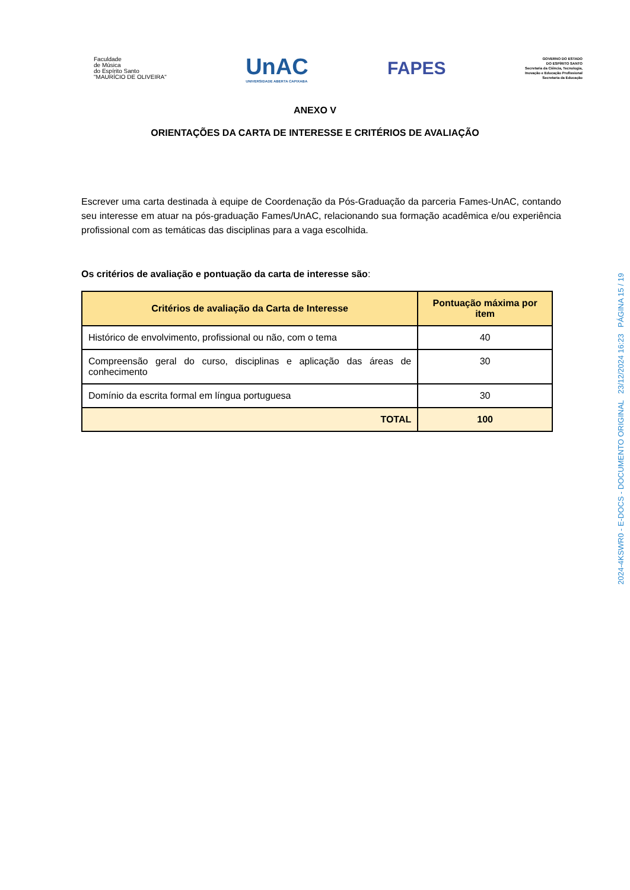Faculdade
de Música
do Espírito Santo
"MAURÍCIO DE OLIVEIRA"
UnAC
UNIVERSIDADE ABERTA CAPIXABA
FAPES
GOVERNO DO ESTADO
DO ESPÍRITO SANTO
Secretaria da Ciência, Tecnologia,
Inovação e Educação Profissional
Secretaria da Educação
ANEXO V
ORIENTAÇÕES DA CARTA DE INTERESSE E CRITÉRIOS DE AVALIAÇÃO
Escrever uma carta destinada à equipe de Coordenação da Pós-Graduação da parceria Fames-UnAC, contando seu interesse em atuar na pós-graduação Fames/UnAC, relacionando sua formação acadêmica e/ou experiência profissional com as temáticas das disciplinas para a vaga escolhida.
Os critérios de avaliação e pontuação da carta de interesse são:
| Critérios de avaliação da Carta de Interesse | Pontuação máxima por item |
| --- | --- |
| Histórico de envolvimento, profissional ou não, com o tema | 40 |
| Compreensão geral do curso, disciplinas e aplicação das áreas de conhecimento | 30 |
| Domínio da escrita formal em língua portuguesa | 30 |
| TOTAL | 100 |
2024-4KSWR0 - E-DOCS - DOCUMENTO ORIGINAL 23/12/2024 16:23 PÁGINA 15 / 19